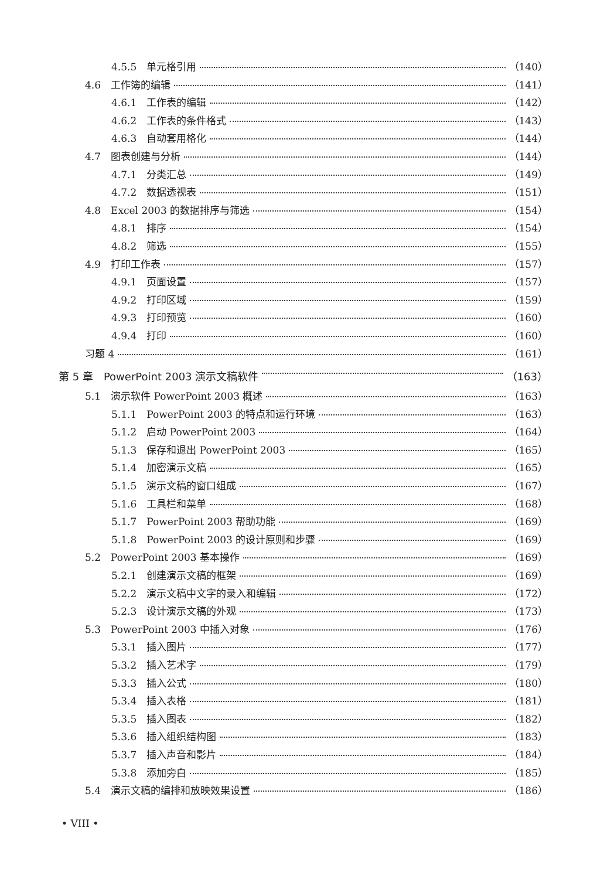4.5.5　单元格引用 （140）
4.6　工作簿的编辑 （141）
4.6.1　工作表的编辑 （142）
4.6.2　工作表的条件格式 （143）
4.6.3　自动套用格化 （144）
4.7　图表创建与分析 （144）
4.7.1　分类汇总 （149）
4.7.2　数据透视表 （151）
4.8　Excel 2003 的数据排序与筛选 （154）
4.8.1　排序 （154）
4.8.2　筛选 （155）
4.9　打印工作表 （157）
4.9.1　页面设置 （157）
4.9.2　打印区域 （159）
4.9.3　打印预览 （160）
4.9.4　打印 （160）
习题 4 （161）
第 5 章　PowerPoint 2003 演示文稿软件 （163）
5.1　演示软件 PowerPoint 2003 概述 （163）
5.1.1　PowerPoint 2003 的特点和运行环境 （163）
5.1.2　启动 PowerPoint 2003 （164）
5.1.3　保存和退出 PowerPoint 2003 （165）
5.1.4　加密演示文稿 （165）
5.1.5　演示文稿的窗口组成 （167）
5.1.6　工具栏和菜单 （168）
5.1.7　PowerPoint 2003 帮助功能 （169）
5.1.8　PowerPoint 2003 的设计原则和步骤 （169）
5.2　PowerPoint 2003 基本操作 （169）
5.2.1　创建演示文稿的框架 （169）
5.2.2　演示文稿中文字的录入和编辑 （172）
5.2.3　设计演示文稿的外观 （173）
5.3　PowerPoint 2003 中插入对象 （176）
5.3.1　插入图片 （177）
5.3.2　插入艺术字 （179）
5.3.3　插入公式 （180）
5.3.4　插入表格 （181）
5.3.5　插入图表 （182）
5.3.6　插入组织结构图 （183）
5.3.7　插入声音和影片 （184）
5.3.8　添加旁白 （185）
5.4　演示文稿的编排和放映效果设置 （186）
• VIII •